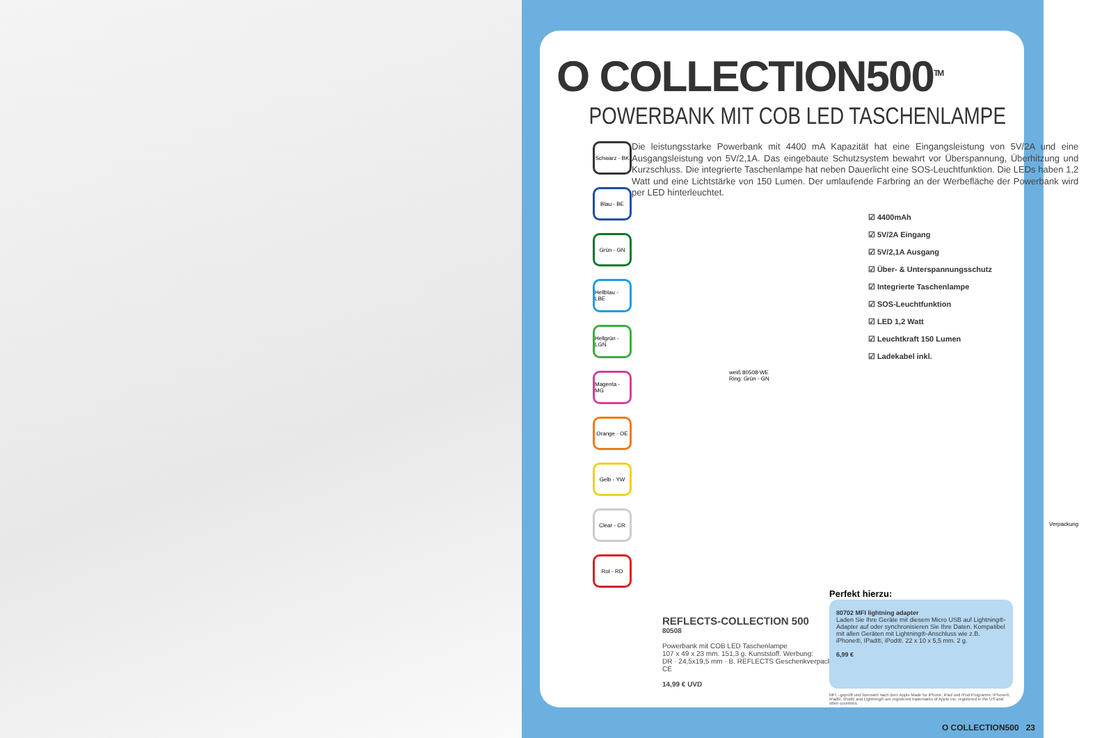O COLLECTION500<sup>TM</sup>
POWERBANK MIT COB LED TASCHENLAMPE
Schwarz - BK
Blau - BE
Grün - GN
Hellblau - LBE
Hellgrün - LGN
Magenta - MG
Orange - OE
Gelb - YW
Clear - CR
Rot - RD
Die leistungsstarke Powerbank mit 4400 mA Kapazität hat eine Eingangsleistung von 5V/2A und eine Ausgangsleistung von 5V/2,1A. Das eingebaute Schutzsystem bewahrt vor Überspannung, Überhitzung und Kurzschluss. Die integrierte Taschenlampe hat neben Dauerlicht eine SOS-Leuchtfunktion. Die LEDs haben 1,2 Watt und eine Lichtstärke von 150 Lumen. Der umlaufende Farbring an der Werbefläche der Powerbank wird per LED hinterleuchtet.
☑ 4400mAh
☑ 5V/2A Eingang
☑ 5V/2,1A Ausgang
☑ Über- & Unterspannungsschutz
☑ Integrierte Taschenlampe
☑ SOS-Leuchtfunktion
☑ LED 1,2 Watt
☑ Leuchtkraft 150 Lumen
☑ Ladekabel inkl.
weiß 80508-WE
Ring: Grün - GN
Verpackung
REFLECTS-COLLECTION 500
80508
Powerbank mit COB LED Taschenlampe
107 x 49 x 23 mm. 151,3 g. Kunststoff. Werbung:
DR · 24,5x19,5 mm · B. REFLECTS Geschenkverpackung
CE
14,99 € UVD
Perfekt hierzu:
80702 MFI lightning adapter
Laden Sie Ihre Geräte mit diesem Micro USB auf Lightning®-Adapter auf oder synchronisieren Sie Ihre Daten. Kompatibel mit allen Geräten mit Lightning®-Anschluss wie z.B. iPhone®, IPad®, iPod®. 22 x 10 x 5,5 mm. 2 g.
6,99 €
MFi - geprüft und lizensiert nach dem Apple Made for iPhone, iPad und iPod Programm. IPhone®, IPad®, iPod® and Lightning® are registered trademarks of Apple Inc. registered in the US and other countries.
O COLLECTION500 23